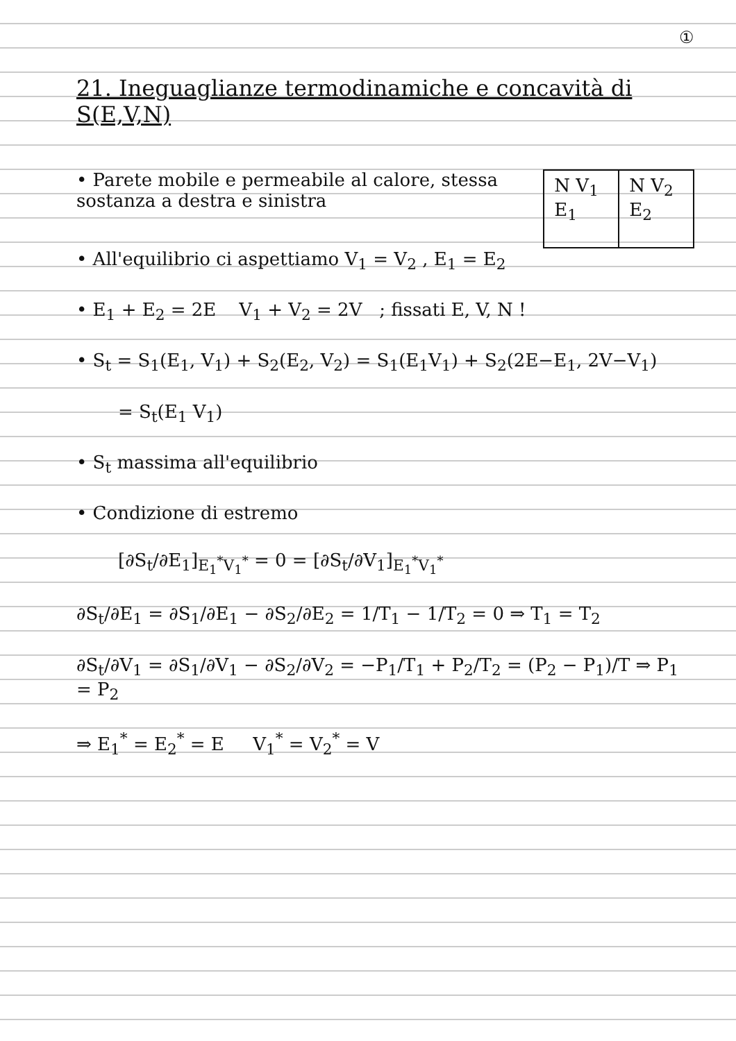①
21. Ineguaglianze termodinamiche e concavità di S(E,V,N)
• Parete mobile e permeabile al calore, stessa sostanza a destra e sinistra
N V<sub>1</sub>
E<sub>1</sub>
N V<sub>2</sub>
E<sub>2</sub>
• All'equilibrio ci aspettiamo V<sub>1</sub> = V<sub>2</sub> , E<sub>1</sub> = E<sub>2</sub>
• E<sub>1</sub> + E<sub>2</sub> = 2E V<sub>1</sub> + V<sub>2</sub> = 2V ; fissati E, V, N !
• S<sub>t</sub> = S<sub>1</sub>(E<sub>1</sub>, V<sub>1</sub>) + S<sub>2</sub>(E<sub>2</sub>, V<sub>2</sub>) = S<sub>1</sub>(E<sub>1</sub>V<sub>1</sub>) + S<sub>2</sub>(2E−E<sub>1</sub>, 2V−V<sub>1</sub>)
= S<sub>t</sub>(E<sub>1</sub> V<sub>1</sub>)
• S<sub>t</sub> massima all'equilibrio
• Condizione di estremo
[∂S<sub>t</sub>/∂E<sub>1</sub>]<sub>E<sub>1</sub><sup>*</sup>V<sub>1</sub><sup>*</sup></sub> = 0 = [∂S<sub>t</sub>/∂V<sub>1</sub>]<sub>E<sub>1</sub><sup>*</sup>V<sub>1</sub><sup>*</sup></sub>
∂S<sub>t</sub>/∂E<sub>1</sub> = ∂S<sub>1</sub>/∂E<sub>1</sub> − ∂S<sub>2</sub>/∂E<sub>2</sub> = 1/T<sub>1</sub> − 1/T<sub>2</sub> = 0 ⇒ T<sub>1</sub> = T<sub>2</sub>
∂S<sub>t</sub>/∂V<sub>1</sub> = ∂S<sub>1</sub>/∂V<sub>1</sub> − ∂S<sub>2</sub>/∂V<sub>2</sub> = −P<sub>1</sub>/T<sub>1</sub> + P<sub>2</sub>/T<sub>2</sub> = (P<sub>2</sub> − P<sub>1</sub>)/T ⇒ P<sub>1</sub> = P<sub>2</sub>
⇒ E<sub>1</sub><sup>*</sup> = E<sub>2</sub><sup>*</sup> = E V<sub>1</sub><sup>*</sup> = V<sub>2</sub><sup>*</sup> = V